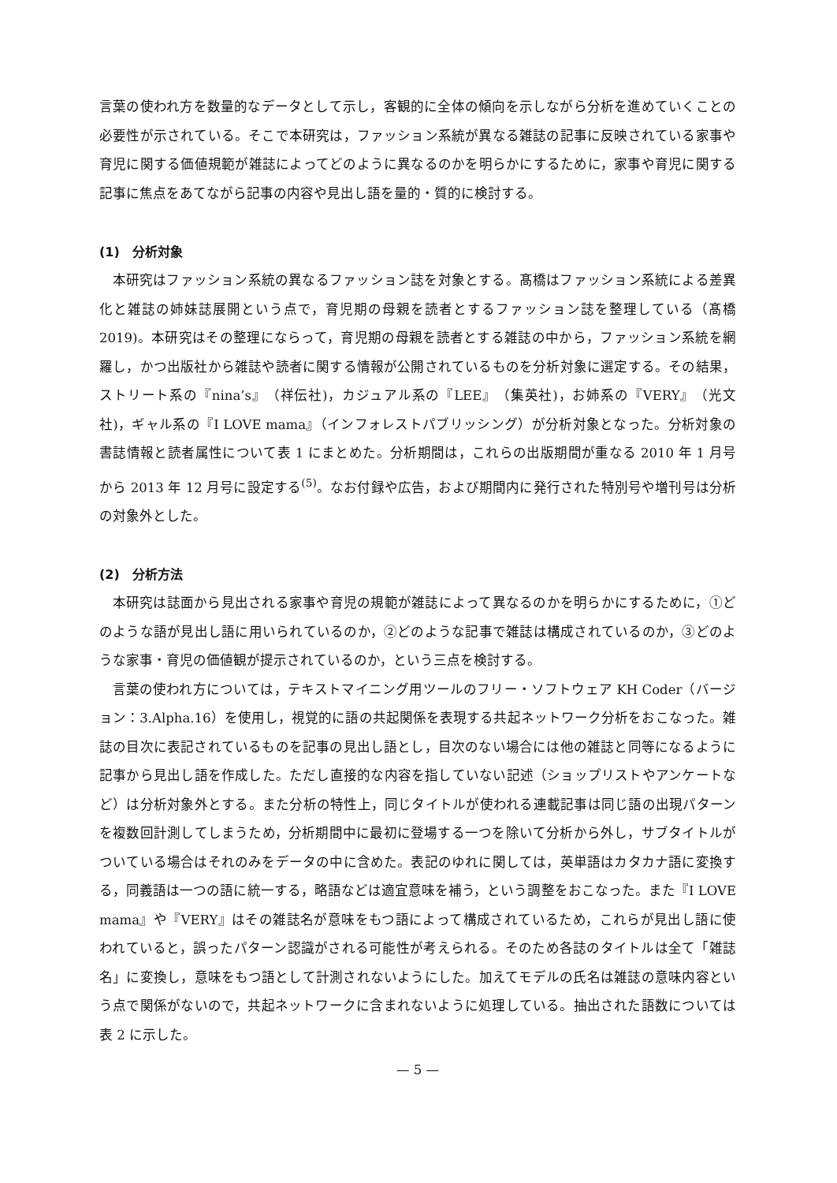言葉の使われ方を数量的なデータとして示し，客観的に全体の傾向を示しながら分析を進めていくことの必要性が示されている。そこで本研究は，ファッション系統が異なる雑誌の記事に反映されている家事や育児に関する価値規範が雑誌によってどのように異なるのかを明らかにするために，家事や育児に関する記事に焦点をあてながら記事の内容や見出し語を量的・質的に検討する。
(1)　分析対象
本研究はファッション系統の異なるファッション誌を対象とする。髙橋はファッション系統による差異化と雑誌の姉妹誌展開という点で，育児期の母親を読者とするファッション誌を整理している（髙橋 2019)。本研究はその整理にならって，育児期の母親を読者とする雑誌の中から，ファッション系統を網羅し，かつ出版社から雑誌や読者に関する情報が公開されているものを分析対象に選定する。その結果，ストリート系の『nina’s』（祥伝社)，カジュアル系の『LEE』（集英社)，お姉系の『VERY』（光文社)，ギャル系の『I LOVE mama』（インフォレストパブリッシング）が分析対象となった。分析対象の書誌情報と読者属性について表 1 にまとめた。分析期間は，これらの出版期間が重なる 2010 年 1 月号から 2013 年 12 月号に設定する<sup>(5)</sup>。なお付録や広告，および期間内に発行された特別号や増刊号は分析の対象外とした。
(2)　分析方法
本研究は誌面から見出される家事や育児の規範が雑誌によって異なるのかを明らかにするために，①どのような語が見出し語に用いられているのか，②どのような記事で雑誌は構成されているのか，③どのような家事・育児の価値観が提示されているのか，という三点を検討する。
言葉の使われ方については，テキストマイニング用ツールのフリー・ソフトウェア KH Coder（バージョン：3.Alpha.16）を使用し，視覚的に語の共起関係を表現する共起ネットワーク分析をおこなった。雑誌の目次に表記されているものを記事の見出し語とし，目次のない場合には他の雑誌と同等になるように記事から見出し語を作成した。ただし直接的な内容を指していない記述（ショップリストやアンケートなど）は分析対象外とする。また分析の特性上，同じタイトルが使われる連載記事は同じ語の出現パターンを複数回計測してしまうため，分析期間中に最初に登場する一つを除いて分析から外し，サブタイトルがついている場合はそれのみをデータの中に含めた。表記のゆれに関しては，英単語はカタカナ語に変換する，同義語は一つの語に統一する，略語などは適宜意味を補う，という調整をおこなった。また『I LOVE mama』や『VERY』はその雑誌名が意味をもつ語によって構成されているため，これらが見出し語に使われていると，誤ったパターン認識がされる可能性が考えられる。そのため各誌のタイトルは全て「雑誌名」に変換し，意味をもつ語として計測されないようにした。加えてモデルの氏名は雑誌の意味内容という点で関係がないので，共起ネットワークに含まれないように処理している。抽出された語数については表 2 に示した。
— 5 —